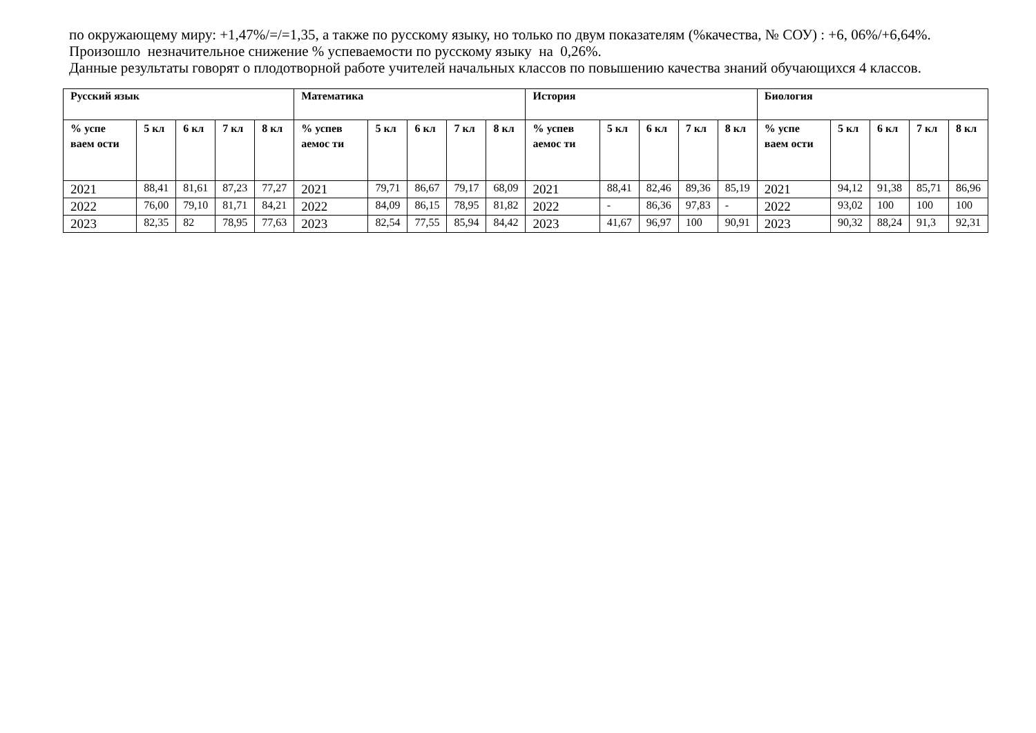по окружающему миру: +1,47%/=/=1,35, а также по русскому языку, но только по двум показателям (%качества, № СОУ) : +6, 06%/+6,64%.
Произошло незначительное снижение % успеваемости по русскому языку на 0,26%.
Данные результаты говорят о плодотворной работе учителей начальных классов по повышению качества знаний обучающихся 4 классов.
| Русский язык | | | | | Математика | | | | | История | | | | | Биология | | | | |
| --- | --- | --- | --- | --- | --- | --- | --- | --- | --- | --- | --- | --- | --- | --- | --- | --- | --- | --- | --- |
| % успе ваем ости | 5 кл | 6 кл | 7 кл | 8 кл | % успев аемос ти | 5 кл | 6 кл | 7 кл | 8 кл | % успев аемос ти | 5 кл | 6 кл | 7 кл | 8 кл | % успе ваем ости | 5 кл | 6 кл | 7 кл | 8 кл |
| 2021 | 88,41 | 81,61 | 87,23 | 77,27 | 2021 | 79,71 | 86,67 | 79,17 | 68,09 | 2021 | 88,41 | 82,46 | 89,36 | 85,19 | 2021 | 94,12 | 91,38 | 85,71 | 86,96 |
| 2022 | 76,00 | 79,10 | 81,71 | 84,21 | 2022 | 84,09 | 86,15 | 78,95 | 81,82 | 2022 | - | 86,36 | 97,83 | - | 2022 | 93,02 | 100 | 100 | 100 |
| 2023 | 82,35 | 82 | 78,95 | 77,63 | 2023 | 82,54 | 77,55 | 85,94 | 84,42 | 2023 | 41,67 | 96,97 | 100 | 90,91 | 2023 | 90,32 | 88,24 | 91,3 | 92,31 |